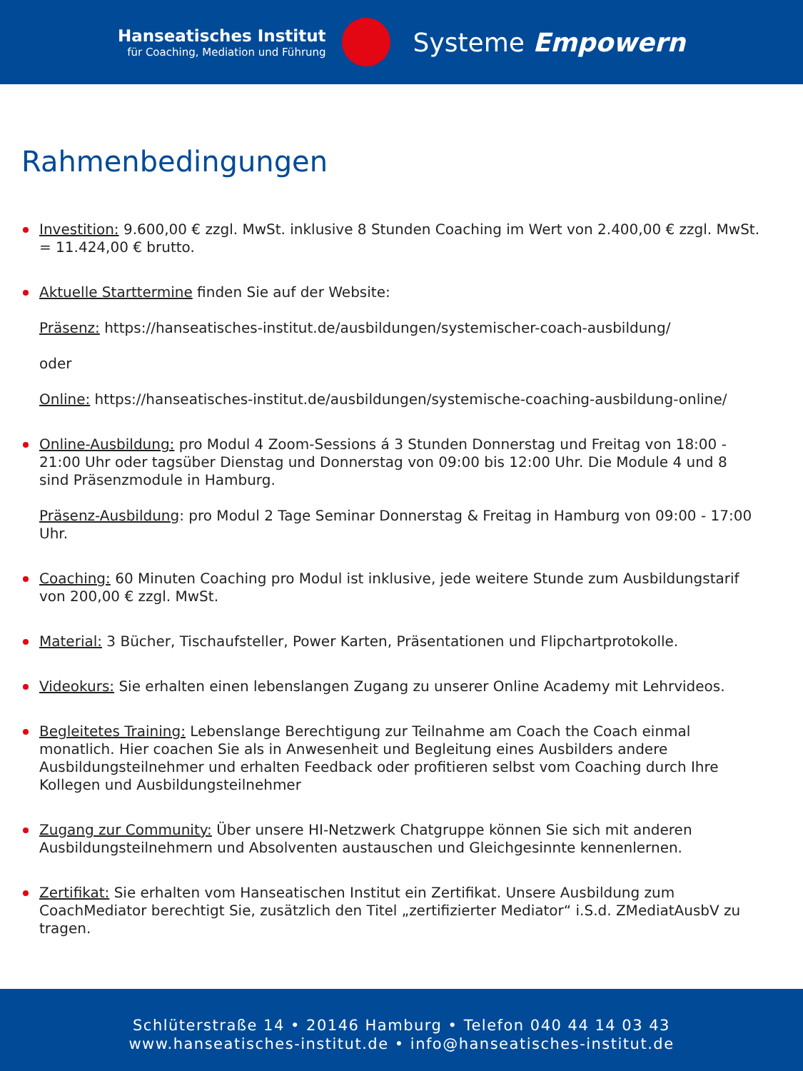Hanseatisches Institut
für Coaching, Mediation und Führung
Systeme Empowern
Rahmenbedingungen
Investition: 9.600,00 € zzgl. MwSt. inklusive 8 Stunden Coaching im Wert von 2.400,00 € zzgl. MwSt. = 11.424,00 € brutto.
Aktuelle Starttermine finden Sie auf der Website:
Präsenz: https://hanseatisches-institut.de/ausbildungen/systemischer-coach-ausbildung/
oder
Online: https://hanseatisches-institut.de/ausbildungen/systemische-coaching-ausbildung-online/
Online-Ausbildung: pro Modul 4 Zoom-Sessions á 3 Stunden Donnerstag und Freitag von 18:00 - 21:00 Uhr oder tagsüber Dienstag und Donnerstag von 09:00 bis 12:00 Uhr. Die Module 4 und 8 sind Präsenzmodule in Hamburg.
Präsenz-Ausbildung: pro Modul 2 Tage Seminar Donnerstag & Freitag in Hamburg von 09:00 - 17:00 Uhr.
Coaching: 60 Minuten Coaching pro Modul ist inklusive, jede weitere Stunde zum Ausbildungstarif von 200,00 € zzgl. MwSt.
Material: 3 Bücher, Tischaufsteller, Power Karten, Präsentationen und Flipchartprotokolle.
Videokurs: Sie erhalten einen lebenslangen Zugang zu unserer Online Academy mit Lehrvideos.
Begleitetes Training: Lebenslange Berechtigung zur Teilnahme am Coach the Coach einmal monatlich. Hier coachen Sie als in Anwesenheit und Begleitung eines Ausbilders andere Ausbildungsteilnehmer und erhalten Feedback oder profitieren selbst vom Coaching durch Ihre Kollegen und Ausbildungsteilnehmer
Zugang zur Community: Über unsere HI-Netzwerk Chatgruppe können Sie sich mit anderen Ausbildungsteilnehmern und Absolventen austauschen und Gleichgesinnte kennenlernen.
Zertifikat: Sie erhalten vom Hanseatischen Institut ein Zertifikat. Unsere Ausbildung zum CoachMediator berechtigt Sie, zusätzlich den Titel „zertifizierter Mediator“ i.S.d. ZMediatAusbV zu tragen.
Schlüterstraße 14 • 20146 Hamburg • Telefon 040 44 14 03 43
www.hanseatisches-institut.de • info@hanseatisches-institut.de